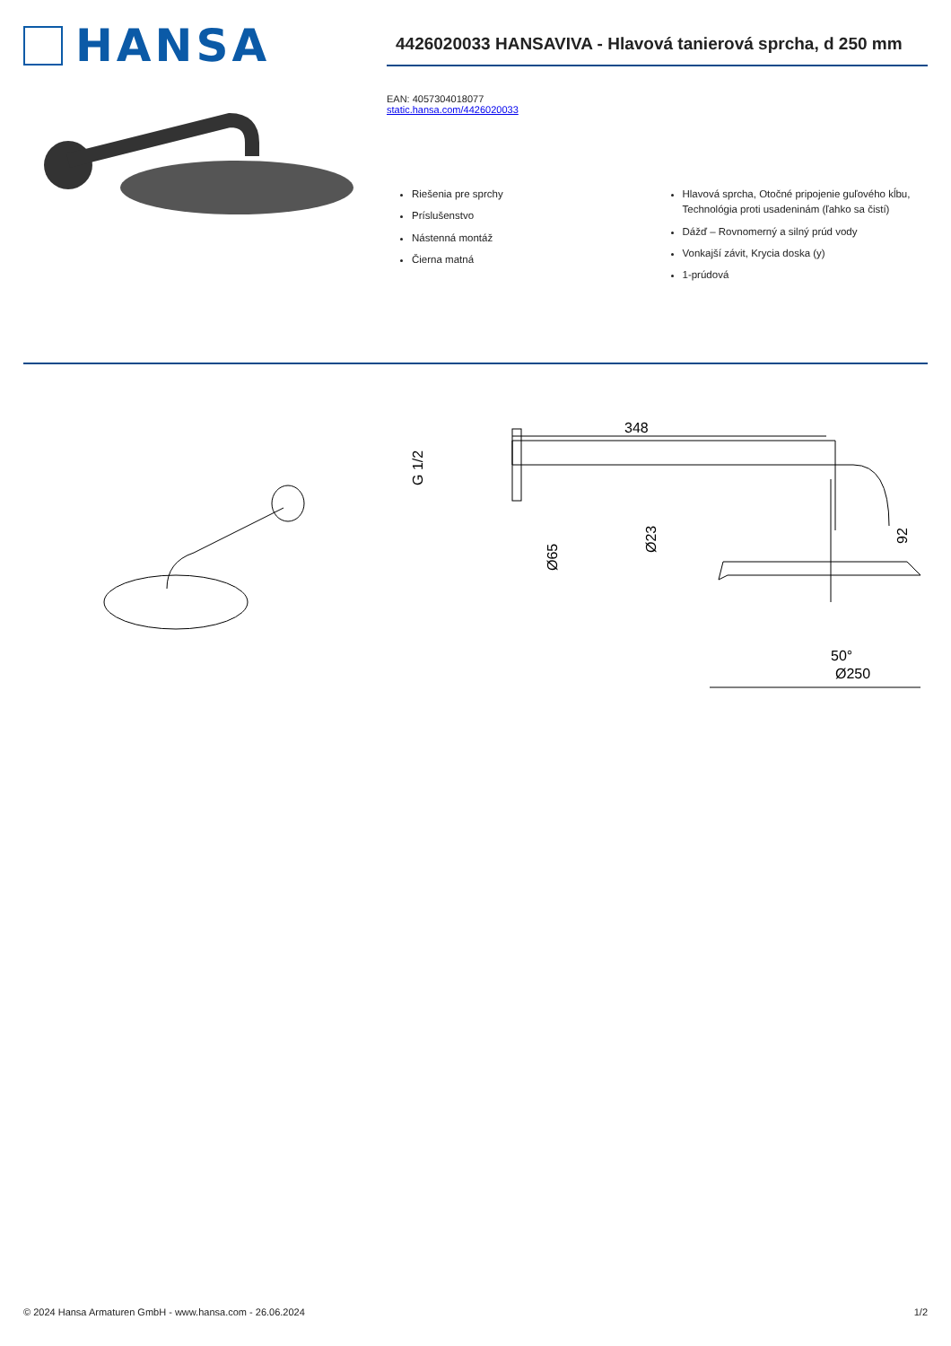HANSA
4426020033 HANSAVIVA - Hlavová tanierová sprcha, d 250 mm
EAN: 4057304018077
static.hansa.com/4426020033
Riešenia pre sprchy
Príslušenstvo
Nástenná montáž
Čierna matná
Hlavová sprcha, Otočné pripojenie guľového kĺbu, Technológia proti usadeninám (ľahko sa čistí)
Dážď – Rovnomerný a silný prúd vody
Vonkajší závit, Krycia doska (y)
1-prúdová
348
50°
Ø250
G 1/2
Ø65
Ø23
92
© 2024 Hansa Armaturen GmbH - www.hansa.com - 26.06.2024 1/2